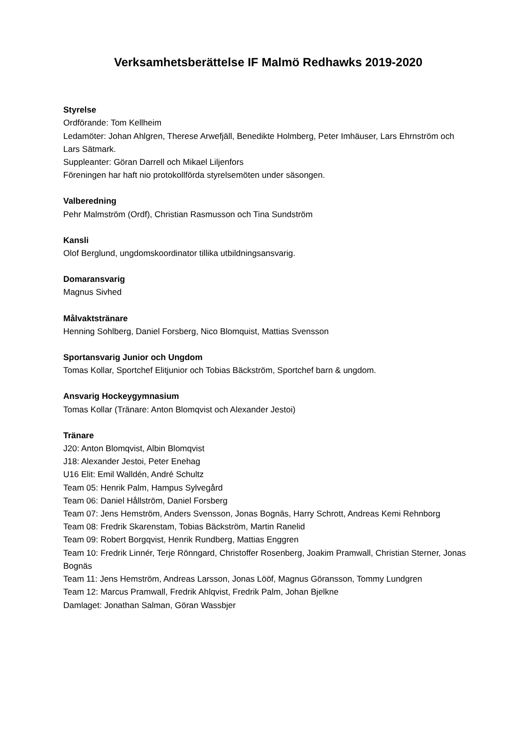Verksamhetsberättelse IF Malmö Redhawks 2019-2020
Styrelse
Ordförande: Tom Kellheim
Ledamöter: Johan Ahlgren, Therese Arwefjäll, Benedikte Holmberg, Peter Imhäuser, Lars Ehrnström och Lars Sätmark.
Suppleanter: Göran Darrell och Mikael Liljenfors
Föreningen har haft nio protokollförda styrelsemöten under säsongen.
Valberedning
Pehr Malmström (Ordf), Christian Rasmusson och Tina Sundström
Kansli
Olof Berglund, ungdomskoordinator tillika utbildningsansvarig.
Domaransvarig
Magnus Sivhed
Målvaktstränare
Henning Sohlberg, Daniel Forsberg, Nico Blomquist, Mattias Svensson
Sportansvarig Junior och Ungdom
Tomas Kollar, Sportchef Elitjunior och Tobias Bäckström, Sportchef barn & ungdom.
Ansvarig Hockeygymnasium
Tomas Kollar (Tränare: Anton Blomqvist och Alexander Jestoi)
Tränare
J20: Anton Blomqvist, Albin Blomqvist
J18: Alexander Jestoi, Peter Enehag
U16 Elit: Emil Walldén, André Schultz
Team 05: Henrik Palm, Hampus Sylvegård
Team 06: Daniel Hållström, Daniel Forsberg
Team 07: Jens Hemström, Anders Svensson, Jonas Bognäs, Harry Schrott, Andreas Kemi Rehnborg
Team 08: Fredrik Skarenstam, Tobias Bäckström, Martin Ranelid
Team 09: Robert Borgqvist, Henrik Rundberg, Mattias Enggren
Team 10: Fredrik Linnér, Terje Rönngard, Christoffer Rosenberg, Joakim Pramwall, Christian Sterner, Jonas Bognäs
Team 11: Jens Hemström, Andreas Larsson, Jonas Lööf, Magnus Göransson, Tommy Lundgren
Team 12: Marcus Pramwall, Fredrik Ahlqvist, Fredrik Palm, Johan Bjelkne
Damlaget: Jonathan Salman, Göran Wassbjer